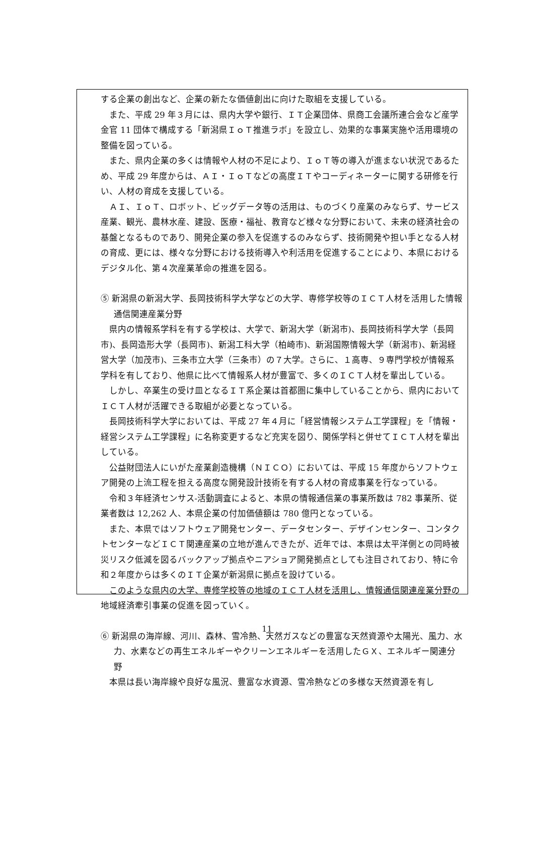する企業の創出など、企業の新たな価値創出に向けた取組を支援している。
また、平成 29 年３月には、県内大学や銀行、ＩＴ企業団体、県商工会議所連合会など産学金官 11 団体で構成する「新潟県ＩｏＴ推進ラボ」を設立し、効果的な事業実施や活用環境の整備を図っている。
また、県内企業の多くは情報や人材の不足により、ＩｏＴ等の導入が進まない状況であるため、平成 29 年度からは、ＡＩ・ＩｏＴなどの高度ＩＴやコーディネーターに関する研修を行い、人材の育成を支援している。
ＡＩ、ＩｏＴ、ロボット、ビッグデータ等の活用は、ものづくり産業のみならず、サービス産業、観光、農林水産、建設、医療・福祉、教育など様々な分野において、未来の経済社会の基盤となるものであり、開発企業の参入を促進するのみならず、技術開発や担い手となる人材の育成、更には、様々な分野における技術導入や利活用を促進することにより、本県におけるデジタル化、第４次産業革命の推進を図る。
⑤ 新潟県の新潟大学、長岡技術科学大学などの大学、専修学校等のＩＣＴ人材を活用した情報通信関連産業分野
県内の情報系学科を有する学校は、大学で、新潟大学（新潟市)、長岡技術科学大学（長岡市)、長岡造形大学（長岡市)、新潟工科大学（柏崎市)、新潟国際情報大学（新潟市)、新潟経営大学（加茂市)、三条市立大学（三条市）の７大学。さらに、１高専、９専門学校が情報系学科を有しており、他県に比べて情報系人材が豊富で、多くのＩＣＴ人材を輩出している。
しかし、卒業生の受け皿となるＩＴ系企業は首都圏に集中していることから、県内においてＩＣＴ人材が活躍できる取組が必要となっている。
長岡技術科学大学においては、平成 27 年４月に「経営情報システム工学課程」を「情報・経営システム工学課程」に名称変更するなど充実を図り、関係学科と併せてＩＣＴ人材を輩出している。
公益財団法人にいがた産業創造機構（ＮＩＣＯ）においては、平成 15 年度からソフトウェア開発の上流工程を担える高度な開発設計技術を有する人材の育成事業を行なっている。
令和３年経済センサス‐活動調査によると、本県の情報通信業の事業所数は 782 事業所、従業者数は 12,262 人、本県企業の付加価値額は 780 億円となっている。
また、本県ではソフトウェア開発センター、データセンター、デザインセンター、コンタクトセンターなどＩＣＴ関連産業の立地が進んできたが、近年では、本県は太平洋側との同時被災リスク低減を図るバックアップ拠点やニアショア開発拠点としても注目されており、特に令和２年度からは多くのＩＴ企業が新潟県に拠点を設けている。
このような県内の大学、専修学校等の地域のＩＣＴ人材を活用し、情報通信関連産業分野の地域経済牽引事業の促進を図っていく。
⑥ 新潟県の海岸線、河川、森林、雪冷熱、天然ガスなどの豊富な天然資源や太陽光、風力、水力、水素などの再生エネルギーやクリーンエネルギーを活用したＧＸ、エネルギー関連分野
本県は長い海岸線や良好な風況、豊富な水資源、雪冷熱などの多様な天然資源を有し
11